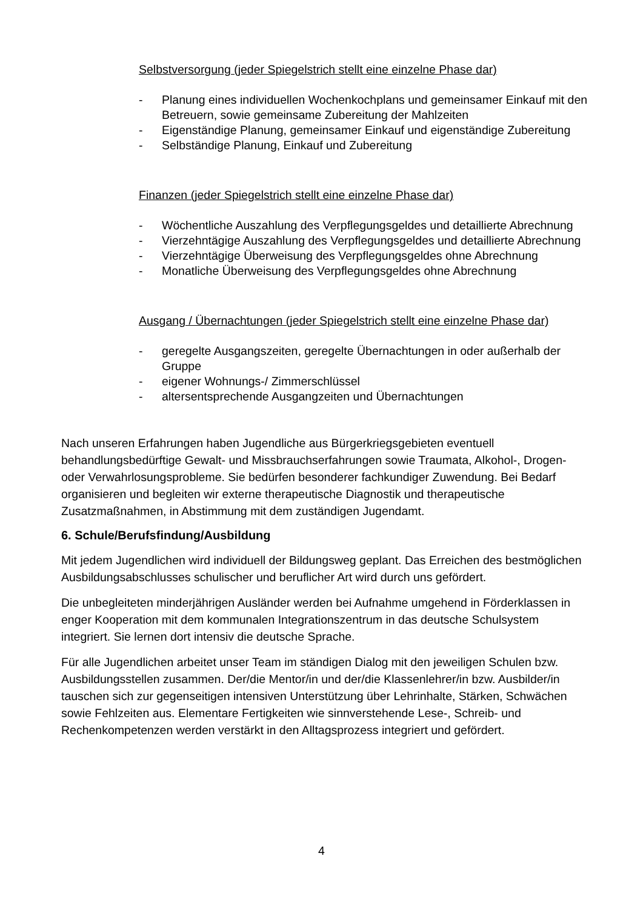Selbstversorgung (jeder Spiegelstrich stellt eine einzelne Phase dar)
- Planung eines individuellen Wochenkochplans und gemeinsamer Einkauf mit den Betreuern, sowie gemeinsame Zubereitung der Mahlzeiten
- Eigenständige Planung, gemeinsamer Einkauf und eigenständige Zubereitung
- Selbständige Planung, Einkauf und Zubereitung
Finanzen (jeder Spiegelstrich stellt eine einzelne Phase dar)
- Wöchentliche Auszahlung des Verpflegungsgeldes und detaillierte Abrechnung
- Vierzehntägige Auszahlung des Verpflegungsgeldes und detaillierte Abrechnung
- Vierzehntägige Überweisung des Verpflegungsgeldes ohne Abrechnung
- Monatliche Überweisung des Verpflegungsgeldes ohne Abrechnung
Ausgang / Übernachtungen (jeder Spiegelstrich stellt eine einzelne Phase dar)
- geregelte Ausgangszeiten, geregelte Übernachtungen in oder außerhalb der Gruppe
- eigener Wohnungs-/ Zimmerschlüssel
- altersentsprechende Ausgangzeiten und Übernachtungen
Nach unseren Erfahrungen haben Jugendliche aus Bürgerkriegsgebieten eventuell behandlungsbedürftige Gewalt- und Missbrauchserfahrungen sowie Traumata, Alkohol-, Drogen- oder Verwahrlosungsprobleme. Sie bedürfen besonderer fachkundiger Zuwendung. Bei Bedarf organisieren und begleiten wir externe therapeutische Diagnostik und therapeutische Zusatzmaßnahmen, in Abstimmung mit dem zuständigen Jugendamt.
6. Schule/Berufsfindung/Ausbildung
Mit jedem Jugendlichen wird individuell der Bildungsweg geplant. Das Erreichen des bestmöglichen Ausbildungsabschlusses schulischer und beruflicher Art wird durch uns gefördert.
Die unbegleiteten minderjährigen Ausländer werden bei Aufnahme umgehend in Förderklassen in enger Kooperation mit dem kommunalen Integrationszentrum in das deutsche Schulsystem integriert. Sie lernen dort intensiv die deutsche Sprache.
Für alle Jugendlichen arbeitet unser Team im ständigen Dialog mit den jeweiligen Schulen bzw. Ausbildungsstellen zusammen. Der/die Mentor/in und der/die Klassenlehrer/in bzw. Ausbilder/in tauschen sich zur gegenseitigen intensiven Unterstützung über Lehrinhalte, Stärken, Schwächen sowie Fehlzeiten aus. Elementare Fertigkeiten wie sinnverstehende Lese-, Schreib- und Rechenkompetenzen werden verstärkt in den Alltagsprozess integriert und gefördert.
4